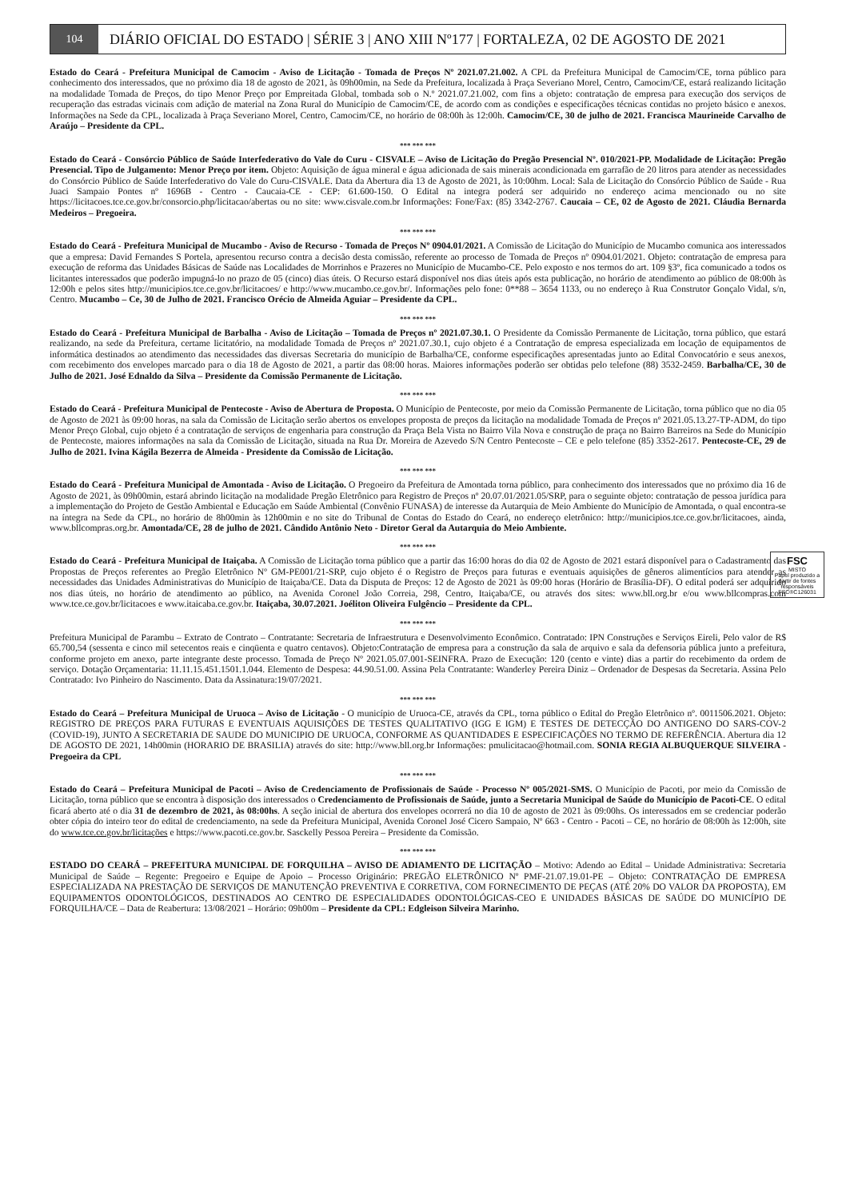104
DIÁRIO OFICIAL DO ESTADO | SÉRIE 3 | ANO XIII Nº177 | FORTALEZA, 02 DE AGOSTO DE 2021
Estado do Ceará - Prefeitura Municipal de Camocim - Aviso de Licitação - Tomada de Preços Nº 2021.07.21.002. A CPL da Prefeitura Municipal de Camocim/CE, torna público para conhecimento dos interessados, que no próximo dia 18 de agosto de 2021, às 09h00min, na Sede da Prefeitura, localizada à Praça Severiano Morel, Centro, Camocim/CE, estará realizando licitação na modalidade Tomada de Preços, do tipo Menor Preço por Empreitada Global, tombada sob o N.º 2021.07.21.002, com fins a objeto: contratação de empresa para execução dos serviços de recuperação das estradas vicinais com adição de material na Zona Rural do Município de Camocim/CE, de acordo com as condições e especificações técnicas contidas no projeto básico e anexos. Informações na Sede da CPL, localizada à Praça Severiano Morel, Centro, Camocim/CE, no horário de 08:00h às 12:00h. Camocim/CE, 30 de julho de 2021. Francisca Maurineide Carvalho de Araújo – Presidente da CPL.
*** *** ***
Estado do Ceará - Consórcio Público de Saúde Interfederativo do Vale do Curu - CISVALE – Aviso de Licitação do Pregão Presencial Nº. 010/2021-PP. Modalidade de Licitação: Pregão Presencial. Tipo de Julgamento: Menor Preço por item. Objeto: Aquisição de água mineral e água adicionada de sais minerais acondicionada em garrafão de 20 litros para atender as necessidades do Consórcio Público de Saúde Interfederativo do Vale do Curu-CISVALE. Data da Abertura dia 13 de Agosto de 2021, às 10:00hm. Local: Sala de Licitação do Consórcio Público de Saúde - Rua Juaci Sampaio Pontes nº 1696B - Centro - Caucaia-CE - CEP: 61.600-150. O Edital na integra poderá ser adquirido no endereço acima mencionado ou no site https://licitacoes.tce.ce.gov.br/consorcio.php/licitacao/abertas ou no site: www.cisvale.com.br Informações: Fone/Fax: (85) 3342-2767. Caucaia – CE, 02 de Agosto de 2021. Cláudia Bernarda Medeiros – Pregoeira.
*** *** ***
Estado do Ceará - Prefeitura Municipal de Mucambo - Aviso de Recurso - Tomada de Preços Nº 0904.01/2021. A Comissão de Licitação do Município de Mucambo comunica aos interessados que a empresa: David Fernandes S Portela, apresentou recurso contra a decisão desta comissão, referente ao processo de Tomada de Preços nº 0904.01/2021. Objeto: contratação de empresa para execução de reforma das Unidades Básicas de Saúde nas Localidades de Morrinhos e Prazeres no Município de Mucambo-CE. Pelo exposto e nos termos do art. 109 §3º, fica comunicado a todos os licitantes interessados que poderão impugná-lo no prazo de 05 (cinco) dias úteis. O Recurso estará disponível nos dias úteis após esta publicação, no horário de atendimento ao público de 08:00h às 12:00h e pelos sites http://municipios.tce.ce.gov.br/licitacoes/ e http://www.mucambo.ce.gov.br/. Informações pelo fone: 0**88 – 3654 1133, ou no endereço à Rua Construtor Gonçalo Vidal, s/n, Centro. Mucambo – Ce, 30 de Julho de 2021. Francisco Orécio de Almeida Aguiar – Presidente da CPL.
*** *** ***
Estado do Ceará - Prefeitura Municipal de Barbalha - Aviso de Licitação – Tomada de Preços nº 2021.07.30.1. O Presidente da Comissão Permanente de Licitação, torna público, que estará realizando, na sede da Prefeitura, certame licitatório, na modalidade Tomada de Preços nº 2021.07.30.1, cujo objeto é a Contratação de empresa especializada em locação de equipamentos de informática destinados ao atendimento das necessidades das diversas Secretaria do município de Barbalha/CE, conforme especificações apresentadas junto ao Edital Convocatório e seus anexos, com recebimento dos envelopes marcado para o dia 18 de Agosto de 2021, a partir das 08:00 horas. Maiores informações poderão ser obtidas pelo telefone (88) 3532-2459. Barbalha/CE, 30 de Julho de 2021. José Ednaldo da Silva – Presidente da Comissão Permanente de Licitação.
*** *** ***
Estado do Ceará - Prefeitura Municipal de Pentecoste - Aviso de Abertura de Proposta. O Município de Pentecoste, por meio da Comissão Permanente de Licitação, torna público que no dia 05 de Agosto de 2021 às 09:00 horas, na sala da Comissão de Licitação serão abertos os envelopes proposta de preços da licitação na modalidade Tomada de Preços nº 2021.05.13.27-TP-ADM, do tipo Menor Preço Global, cujo objeto é a contratação de serviços de engenharia para construção da Praça Bela Vista no Bairro Vila Nova e construção de praça no Bairro Barreiros na Sede do Município de Pentecoste, maiores informações na sala da Comissão de Licitação, situada na Rua Dr. Moreira de Azevedo S/N Centro Pentecoste – CE e pelo telefone (85) 3352-2617. Pentecoste-CE, 29 de Julho de 2021. Ivina Kágila Bezerra de Almeida - Presidente da Comissão de Licitação.
*** *** ***
Estado do Ceará - Prefeitura Municipal de Amontada - Aviso de Licitação. O Pregoeiro da Prefeitura de Amontada torna público, para conhecimento dos interessados que no próximo dia 16 de Agosto de 2021, às 09h00min, estará abrindo licitação na modalidade Pregão Eletrônico para Registro de Preços nº 20.07.01/2021.05/SRP, para o seguinte objeto: contratação de pessoa jurídica para a implementação do Projeto de Gestão Ambiental e Educação em Saúde Ambiental (Convênio FUNASA) de interesse da Autarquia de Meio Ambiente do Município de Amontada, o qual encontra-se na íntegra na Sede da CPL, no horário de 8h00min às 12h00min e no site do Tribunal de Contas do Estado do Ceará, no endereço eletrônico: http://municipios.tce.ce.gov.br/licitacoes, ainda, www.bllcompras.org.br. Amontada/CE, 28 de julho de 2021. Cândido Antônio Neto - Diretor Geral da Autarquia do Meio Ambiente.
*** *** ***
Estado do Ceará - Prefeitura Municipal de Itaiçaba. A Comissão de Licitação torna público que a partir das 16:00 horas do dia 02 de Agosto de 2021 estará disponível para o Cadastramento das Propostas de Preços referentes ao Pregão Eletrônico Nº GM-PE001/21-SRP, cujo objeto é o Registro de Preços para futuras e eventuais aquisições de gêneros alimentícios para atender as necessidades das Unidades Administrativas do Município de Itaiçaba/CE. Data da Disputa de Preços: 12 de Agosto de 2021 às 09:00 horas (Horário de Brasília-DF). O edital poderá ser adquirido nos dias úteis, no horário de atendimento ao público, na Avenida Coronel João Correia, 298, Centro, Itaiçaba/CE, ou através dos sites: www.bll.org.br e/ou www.bllcompras.com www.tce.ce.gov.br/licitacoes e www.itaicaba.ce.gov.br. Itaiçaba, 30.07.2021. Joéliton Oliveira Fulgêncio – Presidente da CPL.
*** *** ***
Prefeitura Municipal de Parambu – Extrato de Contrato – Contratante: Secretaria de Infraestrutura e Desenvolvimento Econômico. Contratado: IPN Construções e Serviços Eireli, Pelo valor de R$ 65.700,54 (sessenta e cinco mil setecentos reais e cinqüenta e quatro centavos). Objeto:Contratação de empresa para a construção da sala de arquivo e sala da defensoria pública junto a prefeitura, conforme projeto em anexo, parte integrante deste processo. Tomada de Preço Nº 2021.05.07.001-SEINFRA. Prazo de Execução: 120 (cento e vinte) dias a partir do recebimento da ordem de serviço. Dotação Orçamentaria: 11.11.15.451.1501.1.044. Elemento de Despesa: 44.90.51.00. Assina Pela Contratante: Wanderley Pereira Diniz – Ordenador de Despesas da Secretaria. Assina Pelo Contratado: Ivo Pinheiro do Nascimento. Data da Assinatura:19/07/2021.
*** *** ***
Estado do Ceará – Prefeitura Municipal de Uruoca – Aviso de Licitação - O município de Uruoca-CE, através da CPL, torna público o Edital do Pregão Eletrônico nº. 0011506.2021. Objeto: REGISTRO DE PREÇOS PARA FUTURAS E EVENTUAIS AQUISIÇÕES DE TESTES QUALITATIVO (IGG E IGM) E TESTES DE DETECÇÃO DO ANTIGENO DO SARS-COV-2 (COVID-19), JUNTO A SECRETARIA DE SAUDE DO MUNICIPIO DE URUOCA, CONFORME AS QUANTIDADES E ESPECIFICAÇÕES NO TERMO DE REFERÊNCIA. Abertura dia 12 DE AGOSTO DE 2021, 14h00min (HORARIO DE BRASILIA) através do site: http://www.bll.org.br Informações: pmulicitacao@hotmail.com. SONIA REGIA ALBUQUERQUE SILVEIRA - Pregoeira da CPL
*** *** ***
Estado do Ceará – Prefeitura Municipal de Pacoti – Aviso de Credenciamento de Profissionais de Saúde - Processo Nº 005/2021-SMS. O Município de Pacoti, por meio da Comissão de Licitação, torna público que se encontra à disposição dos interessados o Credenciamento de Profissionais de Saúde, junto a Secretaria Municipal de Saúde do Município de Pacoti-CE. O edital ficará aberto até o dia 31 de dezembro de 2021, às 08:00hs. A seção inicial de abertura dos envelopes ocorrerá no dia 10 de agosto de 2021 às 09:00hs. Os interessados em se credenciar poderão obter cópia do inteiro teor do edital de credenciamento, na sede da Prefeitura Municipal, Avenida Coronel José Cicero Sampaio, Nº 663 - Centro - Pacoti – CE, no horário de 08:00h às 12:00h, site do www.tce.ce.gov.br/licitações e https://www.pacoti.ce.gov.br. Sasckelly Pessoa Pereira – Presidente da Comissão.
*** *** ***
ESTADO DO CEARÁ – PREFEITURA MUNICIPAL DE FORQUILHA – AVISO DE ADIAMENTO DE LICITAÇÃO – Motivo: Adendo ao Edital – Unidade Administrativa: Secretaria Municipal de Saúde – Regente: Pregoeiro e Equipe de Apoio – Processo Originário: PREGÃO ELETRÔNICO Nº PMF-21.07.19.01-PE – Objeto: CONTRATAÇÃO DE EMPRESA ESPECIALIZADA NA PRESTAÇÃO DE SERVIÇOS DE MANUTENÇÃO PREVENTIVA E CORRETIVA, COM FORNECIMENTO DE PEÇAS (ATÉ 20% DO VALOR DA PROPOSTA), EM EQUIPAMENTOS ODONTOLÓGICOS, DESTINADOS AO CENTRO DE ESPECIALIDADES ODONTOLÓGICAS-CEO E UNIDADES BÁSICAS DE SAÚDE DO MUNICÍPIO DE FORQUILHA/CE – Data de Reabertura: 13/08/2021 – Horário: 09h00m – Presidente da CPL: Edgleison Silveira Marinho.
FSC
MISTO
Papel produzido a partir de fontes responsáveis
FSC®C126031